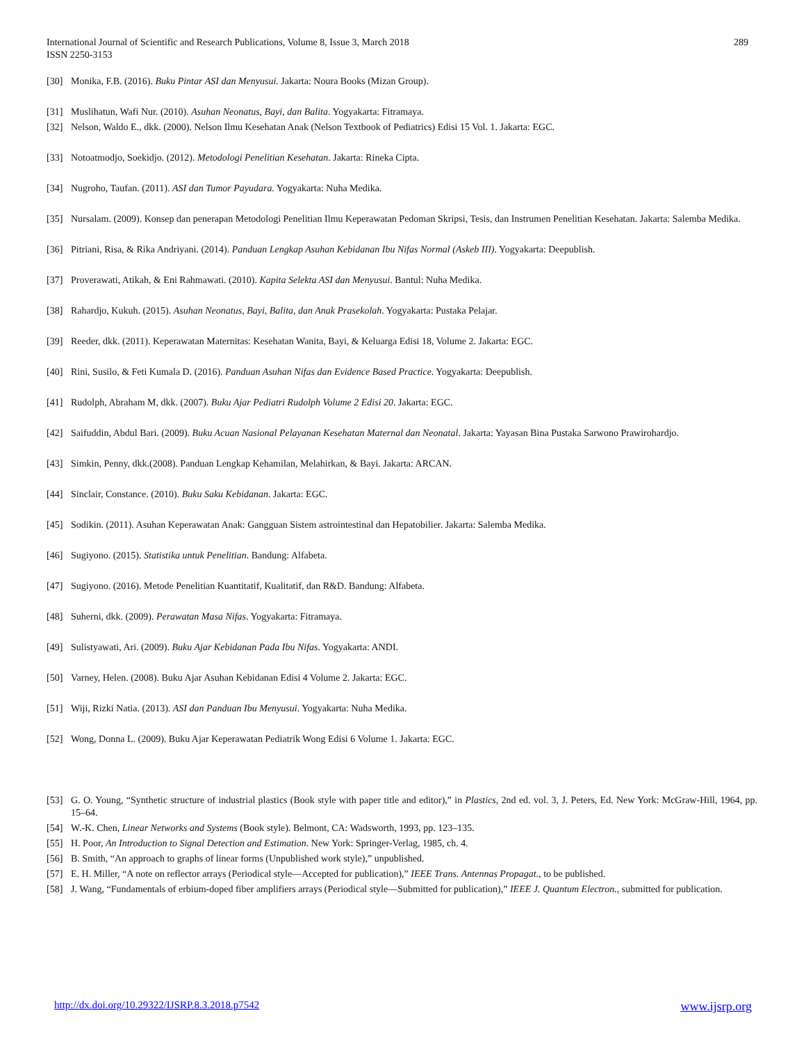289 International Journal of Scientific and Research Publications, Volume 8, Issue 3, March 2018
ISSN 2250-3153
[30] Monika, F.B. (2016). Buku Pintar ASI dan Menyusui. Jakarta: Noura Books (Mizan Group).
[31] Muslihatun, Wafi Nur. (2010). Asuhan Neonatus, Bayi, dan Balita. Yogyakarta: Fitramaya.
[32] Nelson, Waldo E., dkk. (2000). Nelson Ilmu Kesehatan Anak (Nelson Textbook of Pediatrics) Edisi 15 Vol. 1. Jakarta: EGC.
[33] Notoatmodjo, Soekidjo. (2012). Metodologi Penelitian Kesehatan. Jakarta: Rineka Cipta.
[34] Nugroho, Taufan. (2011). ASI dan Tumor Payudara. Yogyakarta: Nuha Medika.
[35] Nursalam. (2009). Konsep dan penerapan Metodologi Penelitian Ilmu Keperawatan Pedoman Skripsi, Tesis, dan Instrumen Penelitian Kesehatan. Jakarta: Salemba Medika.
[36] Pitriani, Risa, & Rika Andriyani. (2014). Panduan Lengkap Asuhan Kebidanan Ibu Nifas Normal (Askeb III). Yogyakarta: Deepublish.
[37] Proverawati, Atikah, & Eni Rahmawati. (2010). Kapita Selekta ASI dan Menyusui. Bantul: Nuha Medika.
[38] Rahardjo, Kukuh. (2015). Asuhan Neonatus, Bayi, Balita, dan Anak Prasekolah. Yogyakarta: Pustaka Pelajar.
[39] Reeder, dkk. (2011). Keperawatan Maternitas: Kesehatan Wanita, Bayi, & Keluarga Edisi 18, Volume 2. Jakarta: EGC.
[40] Rini, Susilo, & Feti Kumala D. (2016). Panduan Asuhan Nifas dan Evidence Based Practice. Yogyakarta: Deepublish.
[41] Rudolph, Abraham M, dkk. (2007). Buku Ajar Pediatri Rudolph Volume 2 Edisi 20. Jakarta: EGC.
[42] Saifuddin, Abdul Bari. (2009). Buku Acuan Nasional Pelayanan Kesehatan Maternal dan Neonatal. Jakarta: Yayasan Bina Pustaka Sarwono Prawirohardjo.
[43] Simkin, Penny, dkk.(2008). Panduan Lengkap Kehamilan, Melahirkan, & Bayi. Jakarta: ARCAN.
[44] Sinclair, Constance. (2010). Buku Saku Kebidanan. Jakarta: EGC.
[45] Sodikin. (2011). Asuhan Keperawatan Anak: Gangguan Sistem astrointestinal dan Hepatobilier. Jakarta: Salemba Medika.
[46] Sugiyono. (2015). Statistika untuk Penelitian. Bandung: Alfabeta.
[47] Sugiyono. (2016). Metode Penelitian Kuantitatif, Kualitatif, dan R&D. Bandung: Alfabeta.
[48] Suherni, dkk. (2009). Perawatan Masa Nifas. Yogyakarta: Fitramaya.
[49] Sulistyawati, Ari. (2009). Buku Ajar Kebidanan Pada Ibu Nifas. Yogyakarta: ANDI.
[50] Varney, Helen. (2008). Buku Ajar Asuhan Kebidanan Edisi 4 Volume 2. Jakarta: EGC.
[51] Wiji, Rizki Natia. (2013). ASI dan Panduan Ibu Menyusui. Yogyakarta: Nuha Medika.
[52] Wong, Donna L. (2009). Buku Ajar Keperawatan Pediatrik Wong Edisi 6 Volume 1. Jakarta: EGC.
[53] G. O. Young, “Synthetic structure of industrial plastics (Book style with paper title and editor),” in Plastics, 2nd ed. vol. 3, J. Peters, Ed. New York: McGraw-Hill, 1964, pp. 15–64.
[54] W.-K. Chen, Linear Networks and Systems (Book style). Belmont, CA: Wadsworth, 1993, pp. 123–135.
[55] H. Poor, An Introduction to Signal Detection and Estimation. New York: Springer-Verlag, 1985, ch. 4.
[56] B. Smith, “An approach to graphs of linear forms (Unpublished work style),” unpublished.
[57] E. H. Miller, “A note on reflector arrays (Periodical style—Accepted for publication),” IEEE Trans. Antennas Propagat., to be published.
[58] J. Wang, “Fundamentals of erbium-doped fiber amplifiers arrays (Periodical style—Submitted for publication),” IEEE J. Quantum Electron., submitted for publication.
www.ijsrp.org http://dx.doi.org/10.29322/IJSRP.8.3.2018.p7542